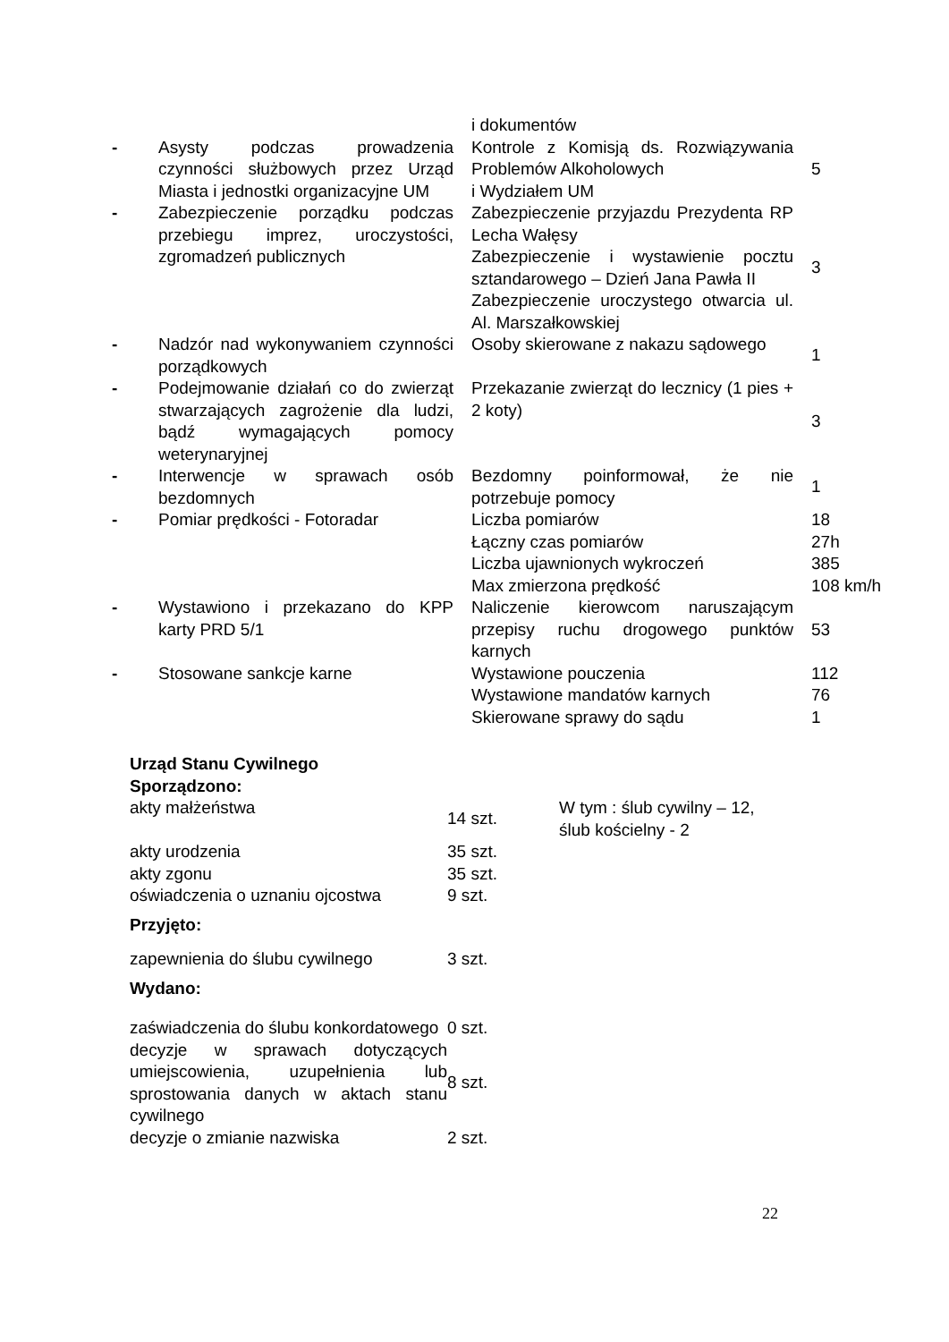| | | i dokumentów | |
| - | Asysty podczas prowadzenia czynności służbowych przez Urząd Miasta i jednostki organizacyjne UM | Kontrole z Komisją ds. Rozwiązywania Problemów Alkoholowych i Wydziałem UM | 5 |
| - | Zabezpieczenie porządku podczas przebiegu imprez, uroczystości, zgromadzeń publicznych | Zabezpieczenie przyjazdu Prezydenta RP Lecha Wałęsy Zabezpieczenie i wystawienie pocztu sztandarowego – Dzień Jana Pawła II Zabezpieczenie uroczystego otwarcia ul. Al. Marszałkowskiej | 3 |
| - | Nadzór nad wykonywaniem czynności porządkowych | Osoby skierowane z nakazu sądowego | 1 |
| - | Podejmowanie działań co do zwierząt stwarzających zagrożenie dla ludzi, bądź wymagających pomocy weterynaryjnej | Przekazanie zwierząt do lecznicy (1 pies + 2 koty) | 3 |
| - | Interwencje w sprawach osób bezdomnych | Bezdomny poinformował, że nie potrzebuje pomocy | 1 |
| - | Pomiar prędkości - Fotoradar | Liczba pomiarów | 18 |
| | | Łączny czas pomiarów | 27h |
| | | Liczba ujawnionych wykroczeń | 385 |
| | | Max zmierzona prędkość | 108 km/h |
| - | Wystawiono i przekazano do KPP karty PRD 5/1 | Naliczenie kierowcom naruszającym przepisy ruchu drogowego punktów karnych | 53 |
| - | Stosowane sankcje karne | Wystawione pouczenia | 112 |
| | | Wystawione mandatów karnych | 76 |
| | | Skierowane sprawy do sądu | 1 |
| Urząd Stanu Cywilnego Sporządzono: | | |
| akty małżeństwa | 14 szt. | W tym : ślub cywilny – 12, ślub kościelny - 2 |
| akty urodzenia | 35 szt. | |
| akty zgonu | 35 szt. | |
| oświadczenia o uznaniu ojcostwa | 9 szt. | |
| Przyjęto: | | |
| zapewnienia do ślubu cywilnego | 3 szt. | |
| Wydano: | | |
| zaświadczenia do ślubu konkordatowego | 0 szt. | |
| decyzje w sprawach dotyczących umiejscowienia, uzupełnienia lub sprostowania danych w aktach stanu cywilnego | 8 szt. | |
| decyzje o zmianie nazwiska | 2 szt. | |
22